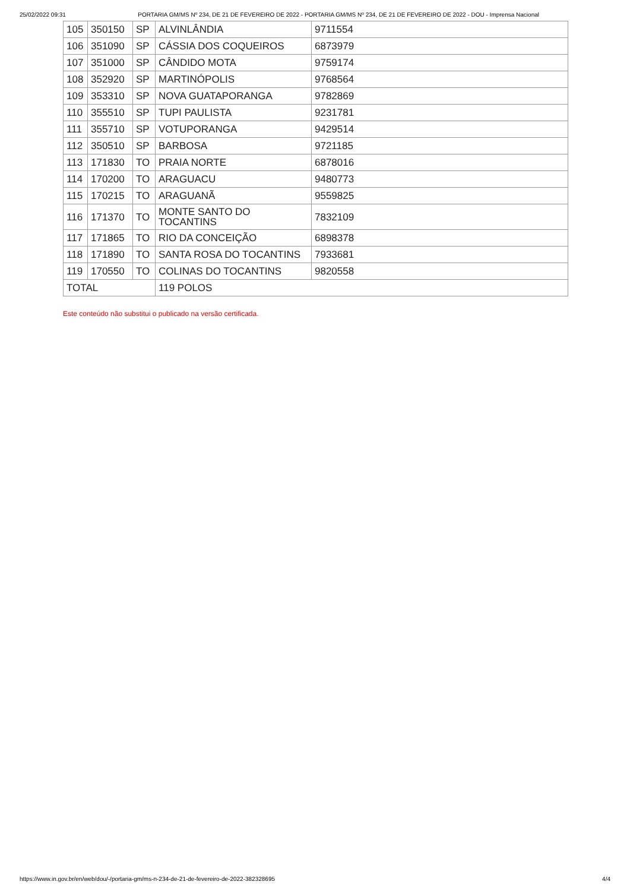25/02/2022 09:31 PORTARIA GM/MS Nº 234, DE 21 DE FEVEREIRO DE 2022 - PORTARIA GM/MS Nº 234, DE 21 DE FEVEREIRO DE 2022 - DOU - Imprensa Nacional
| 105 | 350150 | SP | ALVINLÂNDIA | 9711554 |
| 106 | 351090 | SP | CÁSSIA DOS COQUEIROS | 6873979 |
| 107 | 351000 | SP | CÂNDIDO MOTA | 9759174 |
| 108 | 352920 | SP | MARTINÓPOLIS | 9768564 |
| 109 | 353310 | SP | NOVA GUATAPORANGA | 9782869 |
| 110 | 355510 | SP | TUPI PAULISTA | 9231781 |
| 111 | 355710 | SP | VOTUPORANGA | 9429514 |
| 112 | 350510 | SP | BARBOSA | 9721185 |
| 113 | 171830 | TO | PRAIA NORTE | 6878016 |
| 114 | 170200 | TO | ARAGUACU | 9480773 |
| 115 | 170215 | TO | ARAGUANÃ | 9559825 |
| 116 | 171370 | TO | MONTE SANTO DO TOCANTINS | 7832109 |
| 117 | 171865 | TO | RIO DA CONCEIÇÃO | 6898378 |
| 118 | 171890 | TO | SANTA ROSA DO TOCANTINS | 7933681 |
| 119 | 170550 | TO | COLINAS DO TOCANTINS | 9820558 |
| TOTAL | | | 119 POLOS | |
Este conteúdo não substitui o publicado na versão certificada.
https://www.in.gov.br/en/web/dou/-/portaria-gm/ms-n-234-de-21-de-fevereiro-de-2022-382328695 4/4